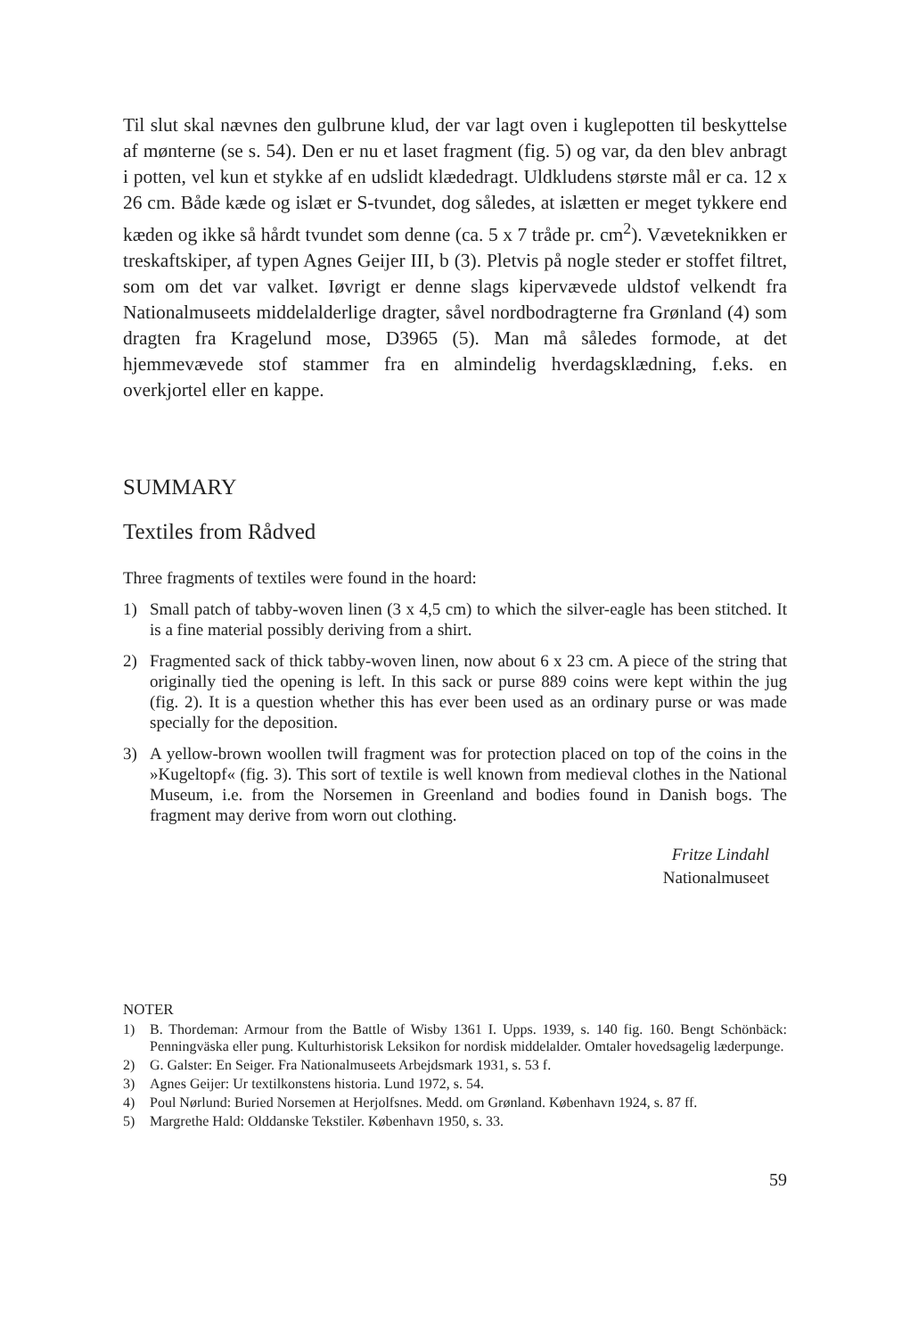Til slut skal nævnes den gulbrune klud, der var lagt oven i kuglepotten til beskyttelse af mønterne (se s. 54). Den er nu et laset fragment (fig. 5) og var, da den blev anbragt i potten, vel kun et stykke af en udslidt klædedragt. Uldkludens største mål er ca. 12 x 26 cm. Både kæde og islæt er S-tvundet, dog således, at islætten er meget tykkere end kæden og ikke så hårdt tvundet som denne (ca. 5 x 7 tråde pr. cm<sup>2</sup>). Væveteknikken er treskaftskiper, af typen Agnes Geijer III, b (3). Pletvis på nogle steder er stoffet filtret, som om det var valket. Iøvrigt er denne slags kipervævede uldstof velkendt fra Nationalmuseets middelalderlige dragter, såvel nordbodragterne fra Grønland (4) som dragten fra Kragelund mose, D3965 (5). Man må således formode, at det hjemmevævede stof stammer fra en almindelig hverdagsklædning, f.eks. en overkjortel eller en kappe.
SUMMARY
Textiles from Rådved
Three fragments of textiles were found in the hoard:
1) Small patch of tabby-woven linen (3 x 4,5 cm) to which the silver-eagle has been stitched. It is a fine material possibly deriving from a shirt.
2) Fragmented sack of thick tabby-woven linen, now about 6 x 23 cm. A piece of the string that originally tied the opening is left. In this sack or purse 889 coins were kept within the jug (fig. 2). It is a question whether this has ever been used as an ordinary purse or was made specially for the deposition.
3) A yellow-brown woollen twill fragment was for protection placed on top of the coins in the »Kugeltopf« (fig. 3). This sort of textile is well known from medieval clothes in the National Museum, i.e. from the Norsemen in Greenland and bodies found in Danish bogs. The fragment may derive from worn out clothing.
Fritze Lindahl
Nationalmuseet
NOTER
1) B. Thordeman: Armour from the Battle of Wisby 1361 I. Upps. 1939, s. 140 fig. 160. Bengt Schönbäck: Penningväska eller pung. Kulturhistorisk Leksikon for nordisk middelalder. Omtaler hovedsagelig læderpunge.
2) G. Galster: En Seiger. Fra Nationalmuseets Arbejdsmark 1931, s. 53 f.
3) Agnes Geijer: Ur textilkonstens historia. Lund 1972, s. 54.
4) Poul Nørlund: Buried Norsemen at Herjolfsnes. Medd. om Grønland. København 1924, s. 87 ff.
5) Margrethe Hald: Olddanske Tekstiler. København 1950, s. 33.
59